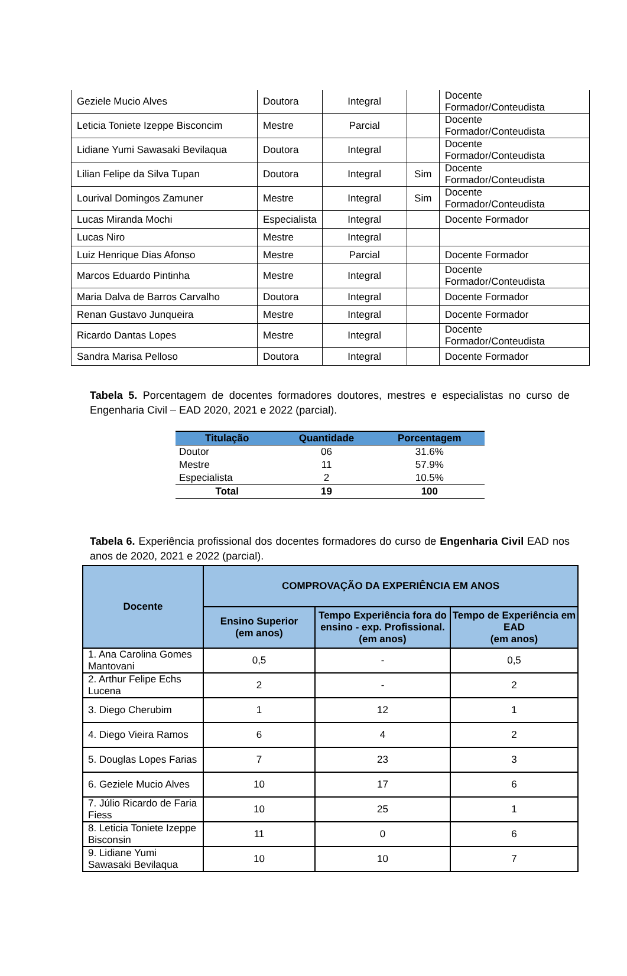| Geziele Mucio Alves | Doutora | Integral | | Docente Formador/Conteudista |
| Leticia Toniete Izeppe Bisconcim | Mestre | Parcial | | Docente Formador/Conteudista |
| Lidiane Yumi Sawasaki Bevilaqua | Doutora | Integral | | Docente Formador/Conteudista |
| Lilian Felipe da Silva Tupan | Doutora | Integral | Sim | Docente Formador/Conteudista |
| Lourival Domingos Zamuner | Mestre | Integral | Sim | Docente Formador/Conteudista |
| Lucas Miranda Mochi | Especialista | Integral | | Docente Formador |
| Lucas Niro | Mestre | Integral | | |
| Luiz Henrique Dias Afonso | Mestre | Parcial | | Docente Formador |
| Marcos Eduardo Pintinha | Mestre | Integral | | Docente Formador/Conteudista |
| Maria Dalva de Barros Carvalho | Doutora | Integral | | Docente Formador |
| Renan Gustavo Junqueira | Mestre | Integral | | Docente Formador |
| Ricardo Dantas Lopes | Mestre | Integral | | Docente Formador/Conteudista |
| Sandra Marisa Pelloso | Doutora | Integral | | Docente Formador |
Tabela 5. Porcentagem de docentes formadores doutores, mestres e especialistas no curso de Engenharia Civil – EAD 2020, 2021 e 2022 (parcial).
| Titulação | Quantidade | Porcentagem |
| --- | --- | --- |
| Doutor | 06 | 31.6% |
| Mestre | 11 | 57.9% |
| Especialista | 2 | 10.5% |
| Total | 19 | 100 |
Tabela 6. Experiência profissional dos docentes formadores do curso de Engenharia Civil EAD nos anos de 2020, 2021 e 2022 (parcial).
| Docente | COMPROVAÇÃO DA EXPERIÊNCIA EM ANOS | | |
| --- | --- | --- | --- |
| | Ensino Superior (em anos) | Tempo Experiência fora do ensino - exp. Profissional. (em anos) | Tempo de Experiência em EAD (em anos) |
| 1. Ana Carolina Gomes Mantovani | 0,5 | - | 0,5 |
| 2. Arthur Felipe Echs Lucena | 2 | - | 2 |
| 3. Diego Cherubim | 1 | 12 | 1 |
| 4. Diego Vieira Ramos | 6 | 4 | 2 |
| 5. Douglas Lopes Farias | 7 | 23 | 3 |
| 6. Geziele Mucio Alves | 10 | 17 | 6 |
| 7. Júlio Ricardo de Faria Fiess | 10 | 25 | 1 |
| 8. Leticia Toniete Izeppe Bisconsin | 11 | 0 | 6 |
| 9. Lidiane Yumi Sawasaki Bevilaqua | 10 | 10 | 7 |